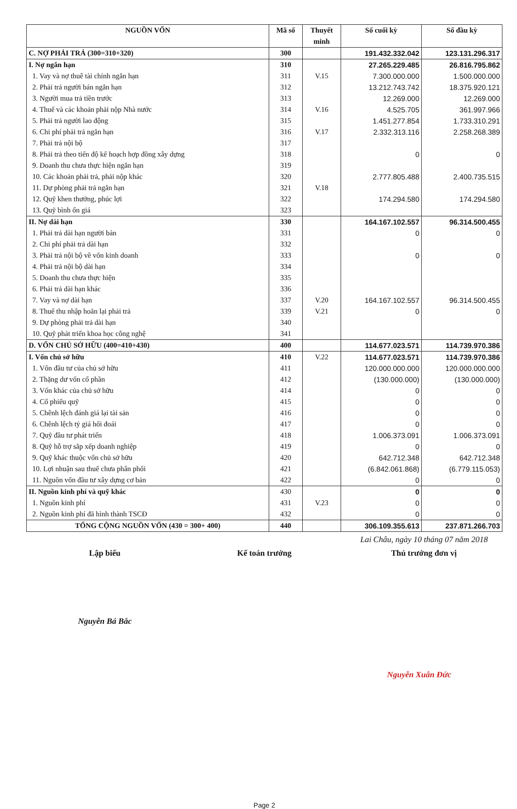| NGUỒN VỐN | Mã số | Thuyết minh | Số cuối kỳ | Số đầu kỳ |
| --- | --- | --- | --- | --- |
| C. NỢ PHẢI TRẢ (300=310+320) | 300 | | 191.432.332.042 | 123.131.296.317 |
| I. Nợ ngắn hạn | 310 | | 27.265.229.485 | 26.816.795.862 |
| 1. Vay và nợ thuê tài chính ngắn hạn | 311 | V.15 | 7.300.000.000 | 1.500.000.000 |
| 2. Phải trả người bán ngắn hạn | 312 | | 13.212.743.742 | 18.375.920.121 |
| 3. Người mua trả tiền trước | 313 | | 12.269.000 | 12.269.000 |
| 4. Thuế và các khoản phải nộp Nhà nước | 314 | V.16 | 4.525.705 | 361.997.966 |
| 5. Phải trả người lao động | 315 | | 1.451.277.854 | 1.733.310.291 |
| 6. Chi phí phải trả ngắn hạn | 316 | V.17 | 2.332.313.116 | 2.258.268.389 |
| 7. Phải trả nội bộ | 317 | | | |
| 8. Phải trả theo tiến độ kế hoạch hợp đồng xây dựng | 318 | | 0 | 0 |
| 9. Doanh thu chưa thực hiện ngắn hạn | 319 | | | |
| 10. Các khoản phải trả, phải nộp khác | 320 | | 2.777.805.488 | 2.400.735.515 |
| 11. Dự phòng phải trả ngắn hạn | 321 | V.18 | | |
| 12. Quỹ khen thưởng, phúc lợi | 322 | | 174.294.580 | 174.294.580 |
| 13. Quỹ bình ổn giá | 323 | | | |
| II. Nợ dài hạn | 330 | | 164.167.102.557 | 96.314.500.455 |
| 1. Phải trả dài hạn người bán | 331 | | 0 | 0 |
| 2. Chi phí phải trả dài hạn | 332 | | | |
| 3. Phải trả nội bộ về vốn kinh doanh | 333 | | 0 | 0 |
| 4. Phải trả nội bộ dài hạn | 334 | | | |
| 5. Doanh thu chưa thực hiện | 335 | | | |
| 6. Phải trả dài hạn khác | 336 | | | |
| 7. Vay và nợ dài hạn | 337 | V.20 | 164.167.102.557 | 96.314.500.455 |
| 8. Thuế thu nhập hoãn lại phải trả | 339 | V.21 | 0 | 0 |
| 9. Dự phòng phải trả dài hạn | 340 | | | |
| 10. Quỹ phát triển khoa học công nghệ | 341 | | | |
| D. VỐN CHỦ SỞ HỮU (400=410+430) | 400 | | 114.677.023.571 | 114.739.970.386 |
| I. Vốn chủ sở hữu | 410 | V.22 | 114.677.023.571 | 114.739.970.386 |
| 1. Vốn đầu tư của chủ sở hữu | 411 | | 120.000.000.000 | 120.000.000.000 |
| 2. Thặng dư vốn cổ phần | 412 | | (130.000.000) | (130.000.000) |
| 3. Vốn khác của chủ sở hữu | 414 | | 0 | 0 |
| 4. Cổ phiếu quỹ | 415 | | 0 | 0 |
| 5. Chênh lệch đánh giá lại tài sản | 416 | | 0 | 0 |
| 6. Chênh lệch tỷ giá hối đoái | 417 | | 0 | 0 |
| 7. Quỹ đầu tư phát triển | 418 | | 1.006.373.091 | 1.006.373.091 |
| 8. Quỹ hỗ trợ sắp xếp doanh nghiệp | 419 | | 0 | 0 |
| 9. Quỹ khác thuộc vốn chủ sở hữu | 420 | | 642.712.348 | 642.712.348 |
| 10. Lợi nhuận sau thuế chưa phân phối | 421 | | (6.842.061.868) | (6.779.115.053) |
| 11. Nguồn vốn đầu tư xây dựng cơ bản | 422 | | 0 | 0 |
| II. Nguồn kinh phí và quỹ khác | 430 | | 0 | 0 |
| 1. Nguồn kinh phí | 431 | V.23 | 0 | 0 |
| 2. Nguồn kinh phí đã hình thành TSCĐ | 432 | | 0 | 0 |
| TỔNG CỘNG NGUỒN VỐN (430 = 300+ 400) | 440 | | 306.109.355.613 | 237.871.266.703 |
Lai Châu, ngày 10 tháng 07 năm 2018
Lập biểu Kế toán trưởng Thủ trưởng đơn vị
Nguyễn Bá Bắc
Nguyễn Xuân Đức
Page 2